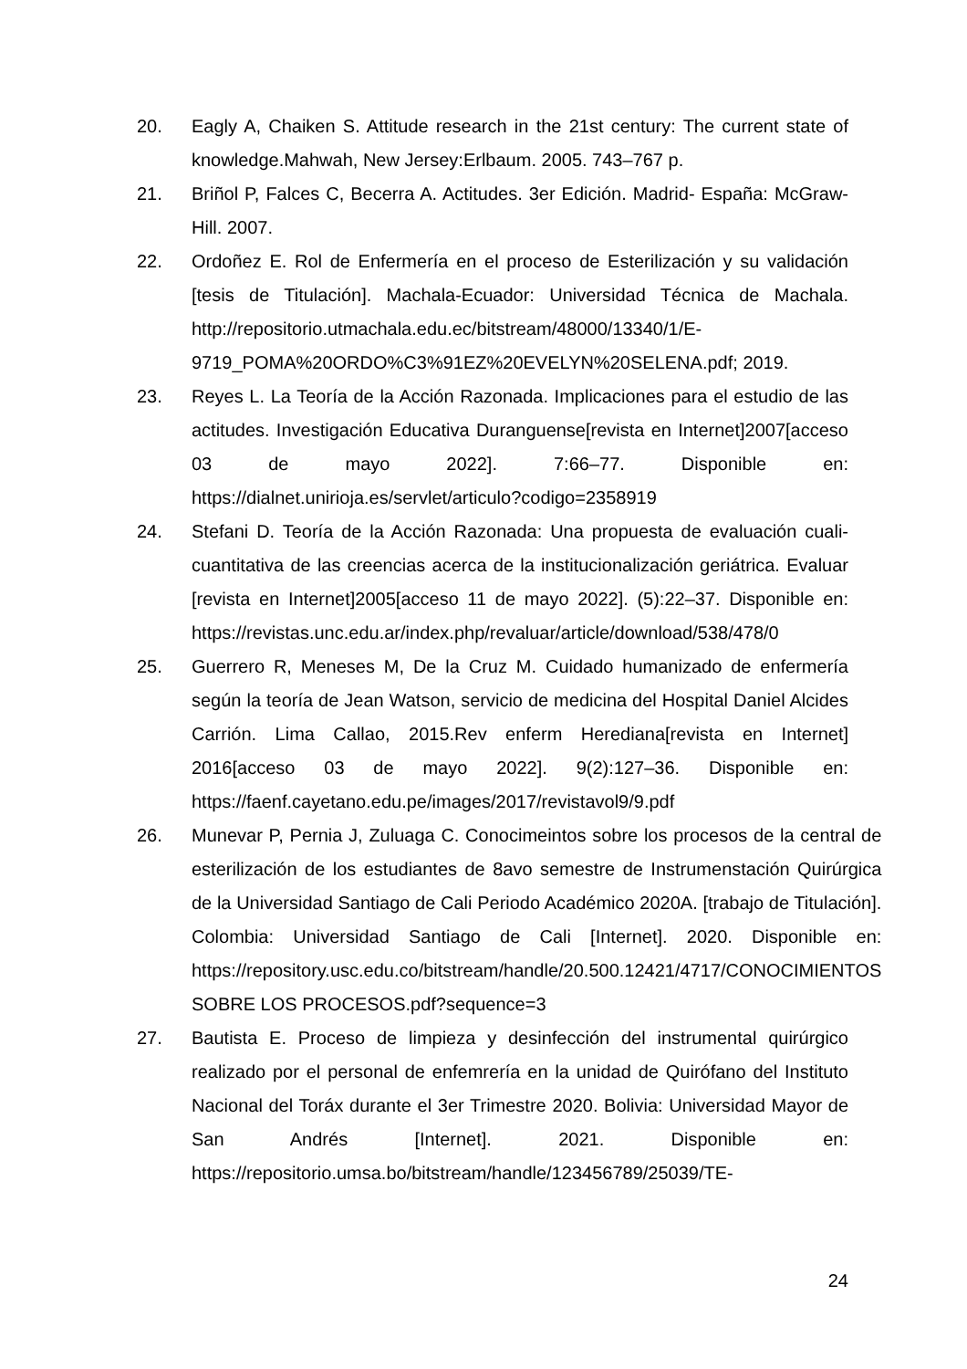20. Eagly A, Chaiken S. Attitude research in the 21st century: The current state of knowledge.Mahwah, New Jersey:Erlbaum. 2005. 743–767 p.
21. Briñol P, Falces C, Becerra A. Actitudes. 3er Edición. Madrid- España: McGraw-Hill. 2007.
22. Ordoñez E. Rol de Enfermería en el proceso de Esterilización y su validación [tesis de Titulación]. Machala-Ecuador: Universidad Técnica de Machala. http://repositorio.utmachala.edu.ec/bitstream/48000/13340/1/E-9719_POMA%20ORDO%C3%91EZ%20EVELYN%20SELENA.pdf; 2019.
23. Reyes L. La Teoría de la Acción Razonada. Implicaciones para el estudio de las actitudes. Investigación Educativa Duranguense[revista en Internet]2007[acceso 03 de mayo 2022]. 7:66–77. Disponible en: https://dialnet.unirioja.es/servlet/articulo?codigo=2358919
24. Stefani D. Teoría de la Acción Razonada: Una propuesta de evaluación cuali-cuantitativa de las creencias acerca de la institucionalización geriátrica. Evaluar [revista en Internet]2005[acceso 11 de mayo 2022]. (5):22–37. Disponible en: https://revistas.unc.edu.ar/index.php/revaluar/article/download/538/478/0
25. Guerrero R, Meneses M, De la Cruz M. Cuidado humanizado de enfermería según la teoría de Jean Watson, servicio de medicina del Hospital Daniel Alcides Carrión. Lima Callao, 2015.Rev enferm Herediana[revista en Internet] 2016[acceso 03 de mayo 2022]. 9(2):127–36. Disponible en: https://faenf.cayetano.edu.pe/images/2017/revistavol9/9.pdf
26. Munevar P, Pernia J, Zuluaga C. Conocimeintos sobre los procesos de la central de esterilización de los estudiantes de 8avo semestre de Instrumenstación Quirúrgica de la Universidad Santiago de Cali Periodo Académico 2020A. [trabajo de Titulación]. Colombia: Universidad Santiago de Cali [Internet]. 2020. Disponible en: https://repository.usc.edu.co/bitstream/handle/20.500.12421/4717/CONOCIMIENTOS SOBRE LOS PROCESOS.pdf?sequence=3
27. Bautista E. Proceso de limpieza y desinfección del instrumental quirúrgico realizado por el personal de enfemrería en la unidad de Quirófano del Instituto Nacional del Toráx durante el 3er Trimestre 2020. Bolivia: Universidad Mayor de San Andrés [Internet]. 2021. Disponible en: https://repositorio.umsa.bo/bitstream/handle/123456789/25039/TE-
24